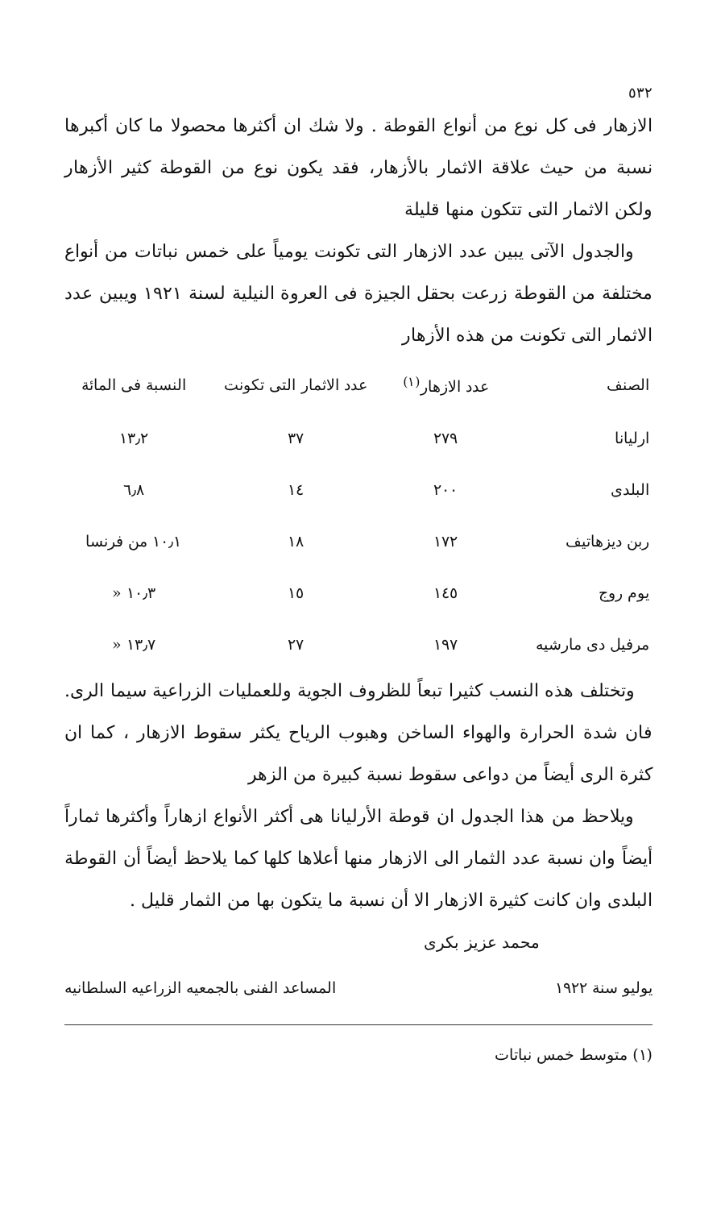٥٣٢
الازهار فى كل نوع من أنواع القوطة . ولا شك ان أكثرها محصولا ما كان أكبرها نسبة من حيث علاقة الاثمار بالأزهار، فقد يكون نوع من القوطة كثير الأزهار ولكن الاثمار التى تتكون منها قليلة
والجدول الآتى يبين عدد الازهار التى تكونت يومياً على خمس نباتات من أنواع مختلفة من القوطة زرعت بحقل الجيزة فى العروة النيلية لسنة ١٩٢١ ويبين عدد الاثمار التى تكونت من هذه الأزهار
| الصنف | عدد الازهار<sup>(١)</sup> | عدد الاثمار التى تكونت | النسبة فى المائة |
| --- | --- | --- | --- |
| ارليانا | ٢٧٩ | ٣٧ | ١٣٫٢ |
| البلدى | ٢٠٠ | ١٤ | ٦٫٨ |
| ربن ديزهاتيف | ١٧٢ | ١٨ | ١٠٫١ من فرنسا |
| يوم روج | ١٤٥ | ١٥ | ١٠٫٣ « |
| مرفيل دى مارشيه | ١٩٧ | ٢٧ | ١٣٫٧ « |
وتختلف هذه النسب كثيرا تبعاً للظروف الجوية وللعمليات الزراعية سيما الرى. فان شدة الحرارة والهواء الساخن وهبوب الرياح يكثر سقوط الازهار ، كما ان كثرة الرى أيضاً من دواعى سقوط نسبة كبيرة من الزهر
ويلاحظ من هذا الجدول ان قوطة الأرليانا هى أكثر الأنواع ازهاراً وأكثرها ثماراً أيضاً وان نسبة عدد الثمار الى الازهار منها أعلاها كلها كما يلاحظ أيضاً أن القوطة البلدى وان كانت كثيرة الازهار الا أن نسبة ما يتكون بها من الثمار قليل .
محمد عزيز بكرى
يوليو سنة ١٩٢٢ المساعد الفنى بالجمعيه الزراعيه السلطانيه
(١) متوسط خمس نباتات